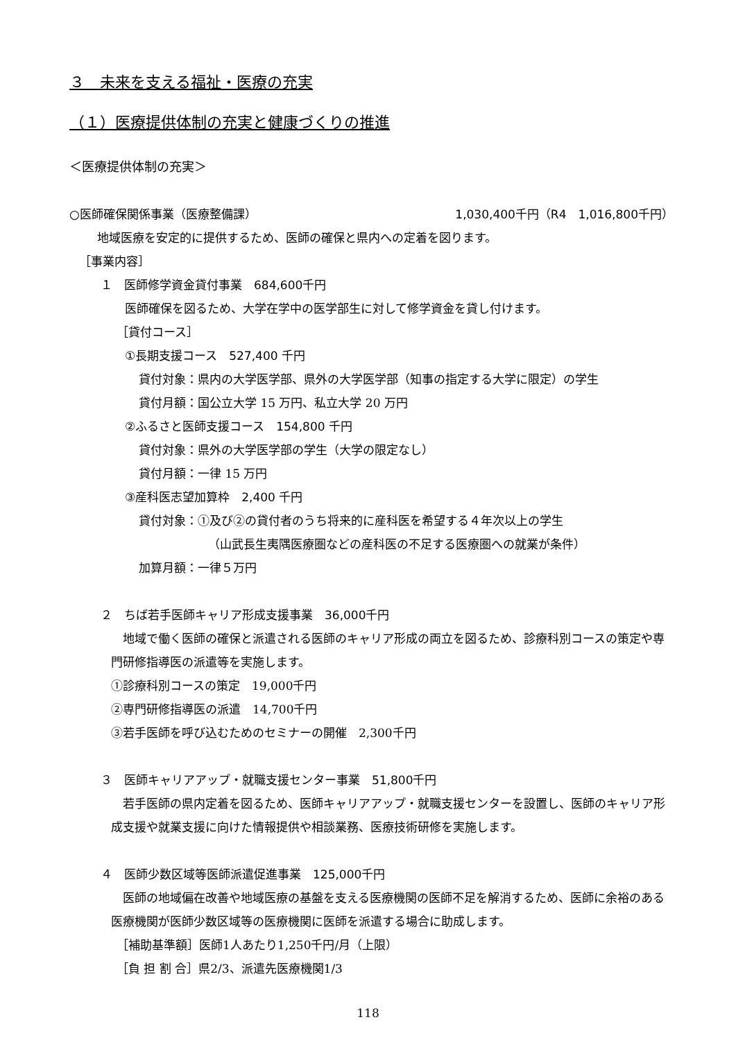３　未来を支える福祉・医療の充実
（１）医療提供体制の充実と健康づくりの推進
＜医療提供体制の充実＞
○医師確保関係事業（医療整備課） 1,030,400千円（R4　1,016,800千円）
地域医療を安定的に提供するため、医師の確保と県内への定着を図ります。
［事業内容］
１　医師修学資金貸付事業　684,600千円
医師確保を図るため、大学在学中の医学部生に対して修学資金を貸し付けます。
［貸付コース］
①長期支援コース　527,400 千円
貸付対象：県内の大学医学部、県外の大学医学部（知事の指定する大学に限定）の学生
貸付月額：国公立大学 15 万円、私立大学 20 万円
②ふるさと医師支援コース　154,800 千円
貸付対象：県外の大学医学部の学生（大学の限定なし）
貸付月額：一律 15 万円
③産科医志望加算枠　2,400 千円
貸付対象：①及び②の貸付者のうち将来的に産科医を希望する４年次以上の学生
（山武長生夷隅医療圏などの産科医の不足する医療圏への就業が条件）
加算月額：一律５万円
２　ちば若手医師キャリア形成支援事業　36,000千円
　地域で働く医師の確保と派遣される医師のキャリア形成の両立を図るため、診療科別コースの策定や専門研修指導医の派遣等を実施します。
①診療科別コースの策定　19,000千円
②専門研修指導医の派遣　14,700千円
③若手医師を呼び込むためのセミナーの開催　2,300千円
３　医師キャリアアップ・就職支援センター事業　51,800千円
　若手医師の県内定着を図るため、医師キャリアアップ・就職支援センターを設置し、医師のキャリア形成支援や就業支援に向けた情報提供や相談業務、医療技術研修を実施します。
４　医師少数区域等医師派遣促進事業　125,000千円
　医師の地域偏在改善や地域医療の基盤を支える医療機関の医師不足を解消するため、医師に余裕のある医療機関が医師少数区域等の医療機関に医師を派遣する場合に助成します。
［補助基準額］医師1人あたり1,250千円/月（上限）
［負 担 割 合］県2/3、派遣先医療機関1/3
118